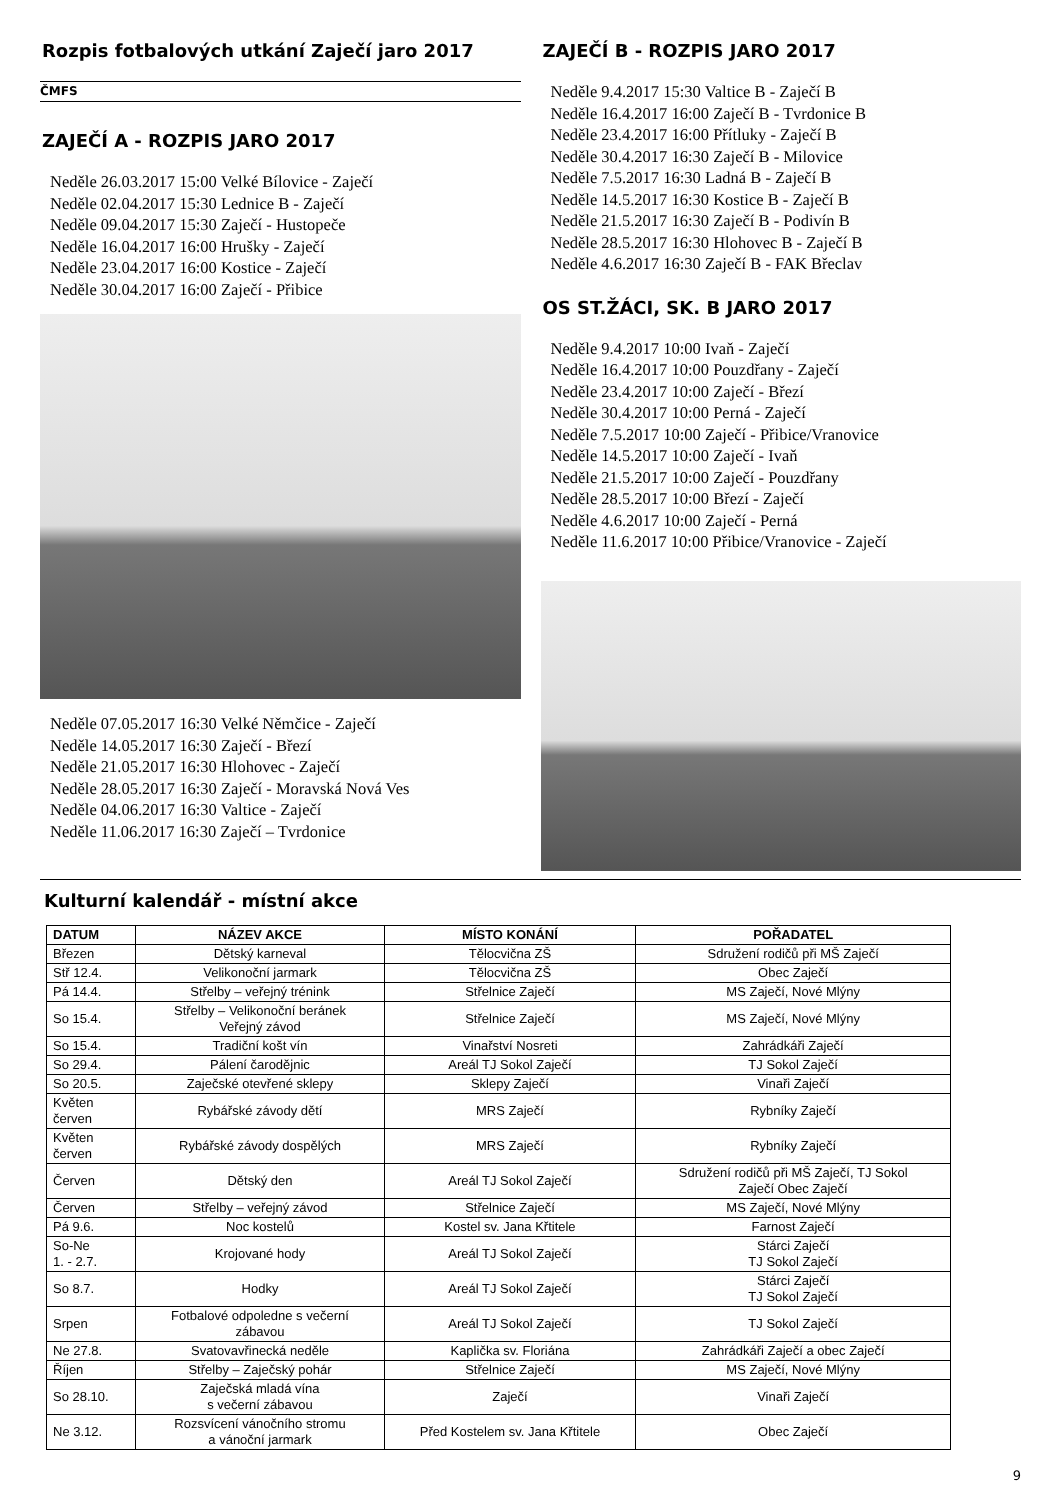Rozpis fotbalových utkání Zaječí jaro 2017
ČMFS
ZAJEČÍ A - ROZPIS JARO 2017
Neděle 26.03.2017 15:00 Velké Bílovice - Zaječí
Neděle 02.04.2017 15:30 Lednice B - Zaječí
Neděle 09.04.2017 15:30 Zaječí - Hustopeče
Neděle 16.04.2017 16:00 Hrušky - Zaječí
Neděle 23.04.2017 16:00 Kostice - Zaječí
Neděle 30.04.2017 16:00 Zaječí - Přibice
Neděle 07.05.2017 16:30 Velké Němčice - Zaječí
Neděle 14.05.2017 16:30 Zaječí - Březí
Neděle 21.05.2017 16:30 Hlohovec - Zaječí
Neděle 28.05.2017 16:30 Zaječí - Moravská Nová Ves
Neděle 04.06.2017 16:30 Valtice - Zaječí
Neděle 11.06.2017 16:30 Zaječí – Tvrdonice
ZAJEČÍ B - ROZPIS JARO 2017
Neděle 9.4.2017 15:30 Valtice B - Zaječí B
Neděle 16.4.2017 16:00 Zaječí B - Tvrdonice B
Neděle 23.4.2017 16:00 Přítluky - Zaječí B
Neděle 30.4.2017 16:30 Zaječí B - Milovice
Neděle 7.5.2017 16:30 Ladná B - Zaječí B
Neděle 14.5.2017 16:30 Kostice B - Zaječí B
Neděle 21.5.2017 16:30 Zaječí B - Podivín B
Neděle 28.5.2017 16:30 Hlohovec B - Zaječí B
Neděle 4.6.2017 16:30 Zaječí B - FAK Břeclav
OS ST.ŽÁCI, SK. B JARO 2017
Neděle 9.4.2017 10:00 Ivaň - Zaječí
Neděle 16.4.2017 10:00 Pouzdřany - Zaječí
Neděle 23.4.2017 10:00 Zaječí - Březí
Neděle 30.4.2017 10:00 Perná - Zaječí
Neděle 7.5.2017 10:00 Zaječí - Přibice/Vranovice
Neděle 14.5.2017 10:00 Zaječí - Ivaň
Neděle 21.5.2017 10:00 Zaječí - Pouzdřany
Neděle 28.5.2017 10:00 Březí - Zaječí
Neděle 4.6.2017 10:00 Zaječí - Perná
Neděle 11.6.2017 10:00 Přibice/Vranovice - Zaječí
Kulturní kalendář - místní akce
| DATUM | NÁZEV AKCE | MÍSTO KONÁNÍ | POŘADATEL |
| --- | --- | --- | --- |
| Březen | Dětský karneval | Tělocvična ZŠ | Sdružení rodičů při MŠ Zaječí |
| Stř 12.4. | Velikonoční jarmark | Tělocvična ZŠ | Obec Zaječí |
| Pá 14.4. | Střelby – veřejný trénink | Střelnice Zaječí | MS Zaječí, Nové Mlýny |
| So 15.4. | Střelby – Velikonoční beránek Veřejný závod | Střelnice Zaječí | MS Zaječí, Nové Mlýny |
| So 15.4. | Tradiční košt vín | Vinařství Nosreti | Zahrádkáři Zaječí |
| So 29.4. | Pálení čarodějnic | Areál TJ Sokol Zaječí | TJ Sokol Zaječí |
| So 20.5. | Zaječské otevřené sklepy | Sklepy Zaječí | Vinaři Zaječí |
| Květen červen | Rybářské závody dětí | MRS Zaječí | Rybníky Zaječí |
| Květen červen | Rybářské závody dospělých | MRS Zaječí | Rybníky Zaječí |
| Červen | Dětský den | Areál TJ Sokol Zaječí | Sdružení rodičů při MŠ Zaječí, TJ Sokol Zaječí Obec Zaječí |
| Červen | Střelby – veřejný závod | Střelnice Zaječí | MS Zaječí, Nové Mlýny |
| Pá 9.6. | Noc kostelů | Kostel sv. Jana Křtitele | Farnost Zaječí |
| So-Ne 1. - 2.7. | Krojované hody | Areál TJ Sokol Zaječí | Stárci Zaječí TJ Sokol Zaječí |
| So 8.7. | Hodky | Areál TJ Sokol Zaječí | Stárci Zaječí TJ Sokol Zaječí |
| Srpen | Fotbalové odpoledne s večerní zábavou | Areál TJ Sokol Zaječí | TJ Sokol Zaječí |
| Ne 27.8. | Svatovavřinecká neděle | Kaplička sv. Floriána | Zahrádkáři Zaječí a obec Zaječí |
| Říjen | Střelby – Zaječský pohár | Střelnice Zaječí | MS Zaječí, Nové Mlýny |
| So 28.10. | Zaječská mladá vína s večerní zábavou | Zaječí | Vinaři Zaječí |
| Ne 3.12. | Rozsvícení vánočního stromu a vánoční jarmark | Před Kostelem sv. Jana Křtitele | Obec Zaječí |
9